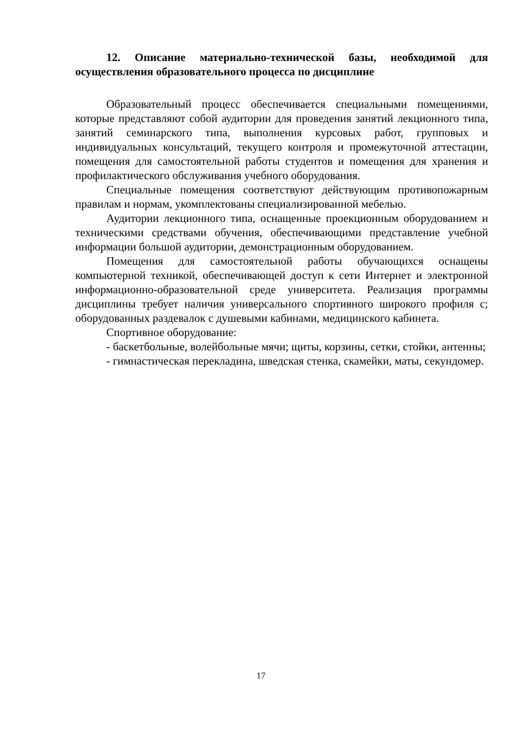12. Описание материально-технической базы, необходимой для осуществления образовательного процесса по дисциплине
Образовательный процесс обеспечивается специальными помещениями, которые представляют собой аудитории для проведения занятий лекционного типа, занятий семинарского типа, выполнения курсовых работ, групповых и индивидуальных консультаций, текущего контроля и промежуточной аттестации, помещения для самостоятельной работы студентов и помещения для хранения и профилактического обслуживания учебного оборудования.
Специальные помещения соответствуют действующим противопожарным правилам и нормам, укомплектованы специализированной мебелью.
Аудитории лекционного типа, оснащенные проекционным оборудованием и техническими средствами обучения, обеспечивающими представление учебной информации большой аудитории, демонстрационным оборудованием.
Помещения для самостоятельной работы обучающихся оснащены компьютерной техникой, обеспечивающей доступ к сети Интернет и электронной информационно-образовательной среде университета. Реализация программы дисциплины требует наличия универсального спортивного широкого профиля с; оборудованных раздевалок с душевыми кабинами, медицинского кабинета.
Спортивное оборудование:
- баскетбольные, волейбольные мячи; щиты, корзины, сетки, стойки, антенны;
- гимнастическая перекладина, шведская стенка, скамейки, маты, секундомер.
17